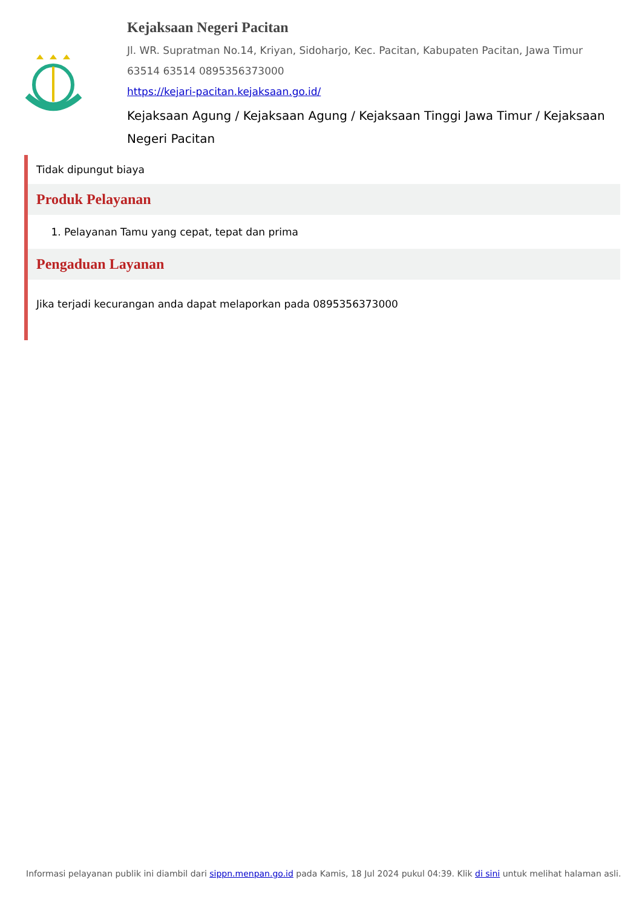Kejaksaan Negeri Pacitan
Jl. WR. Supratman No.14, Kriyan, Sidoharjo, Kec. Pacitan, Kabupaten Pacitan, Jawa Timur 63514 63514 0895356373000
https://kejari-pacitan.kejaksaan.go.id/
Kejaksaan Agung / Kejaksaan Agung / Kejaksaan Tinggi Jawa Timur / Kejaksaan Negeri Pacitan
Tidak dipungut biaya
Produk Pelayanan
1. Pelayanan Tamu yang cepat, tepat dan prima
Pengaduan Layanan
Jika terjadi kecurangan anda dapat melaporkan pada 0895356373000
Informasi pelayanan publik ini diambil dari sippn.menpan.go.id pada Kamis, 18 Jul 2024 pukul 04:39. Klik di sini untuk melihat halaman asli.